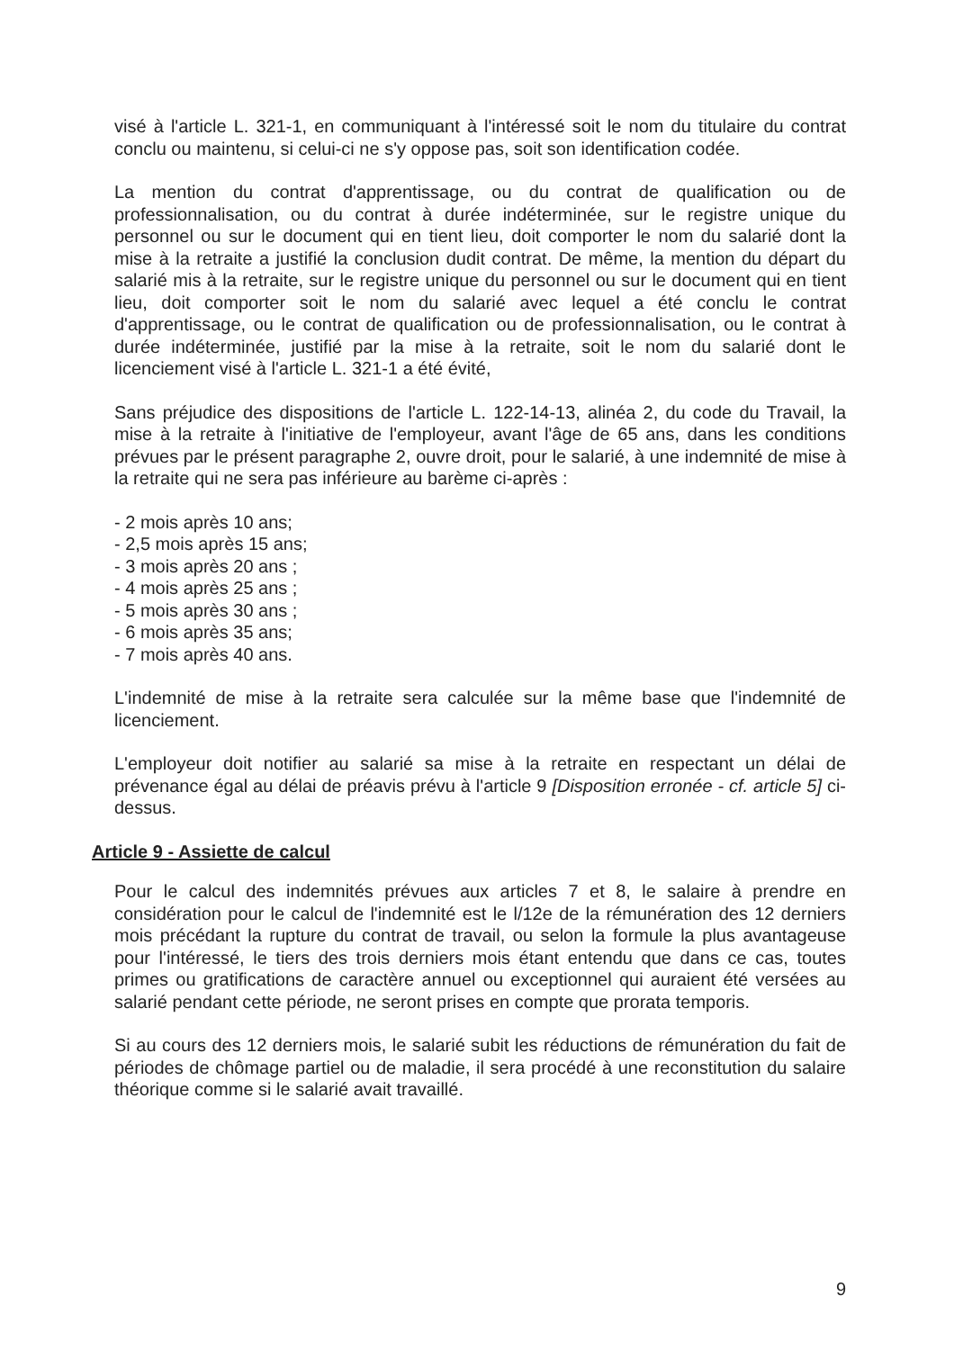visé à l'article L. 321-1, en communiquant à l'intéressé soit le nom du titulaire du contrat conclu ou maintenu, si celui-ci ne s'y oppose pas, soit son identification codée.
La mention du contrat d'apprentissage, ou du contrat de qualification ou de professionnalisation, ou du contrat à durée indéterminée, sur le registre unique du personnel ou sur le document qui en tient lieu, doit comporter le nom du salarié dont la mise à la retraite a justifié la conclusion dudit contrat. De même, la mention du départ du salarié mis à la retraite, sur le registre unique du personnel ou sur le document qui en tient lieu, doit comporter soit le nom du salarié avec lequel a été conclu le contrat d'apprentissage, ou le contrat de qualification ou de professionnalisation, ou le contrat à durée indéterminée, justifié par la mise à la retraite, soit le nom du salarié dont le licenciement visé à l'article L. 321-1 a été évité,
Sans préjudice des dispositions de l'article L. 122-14-13, alinéa 2, du code du Travail, la mise à la retraite à l'initiative de l'employeur, avant l'âge de 65 ans, dans les conditions prévues par le présent paragraphe 2, ouvre droit, pour le salarié, à une indemnité de mise à la retraite qui ne sera pas inférieure au barème ci-après :
- 2 mois après 10 ans;
- 2,5 mois après 15 ans;
- 3 mois après 20 ans ;
- 4 mois après 25 ans ;
- 5 mois après 30 ans ;
- 6 mois après 35 ans;
- 7 mois après 40 ans.
L'indemnité de mise à la retraite sera calculée sur la même base que l'indemnité de licenciement.
L'employeur doit notifier au salarié sa mise à la retraite en respectant un délai de prévenance égal au délai de préavis prévu à l'article 9 [Disposition erronée - cf. article 5] ci-dessus.
Article 9 - Assiette de calcul
Pour le calcul des indemnités prévues aux articles 7 et 8, le salaire à prendre en considération pour le calcul de l'indemnité est le l/12e de la rémunération des 12 derniers mois précédant la rupture du contrat de travail, ou selon la formule la plus avantageuse pour l'intéressé, le tiers des trois derniers mois étant entendu que dans ce cas, toutes primes ou gratifications de caractère annuel ou exceptionnel qui auraient été versées au salarié pendant cette période, ne seront prises en compte que prorata temporis.
Si au cours des 12 derniers mois, le salarié subit les réductions de rémunération du fait de périodes de chômage partiel ou de maladie, il sera procédé à une reconstitution du salaire théorique comme si le salarié avait travaillé.
9